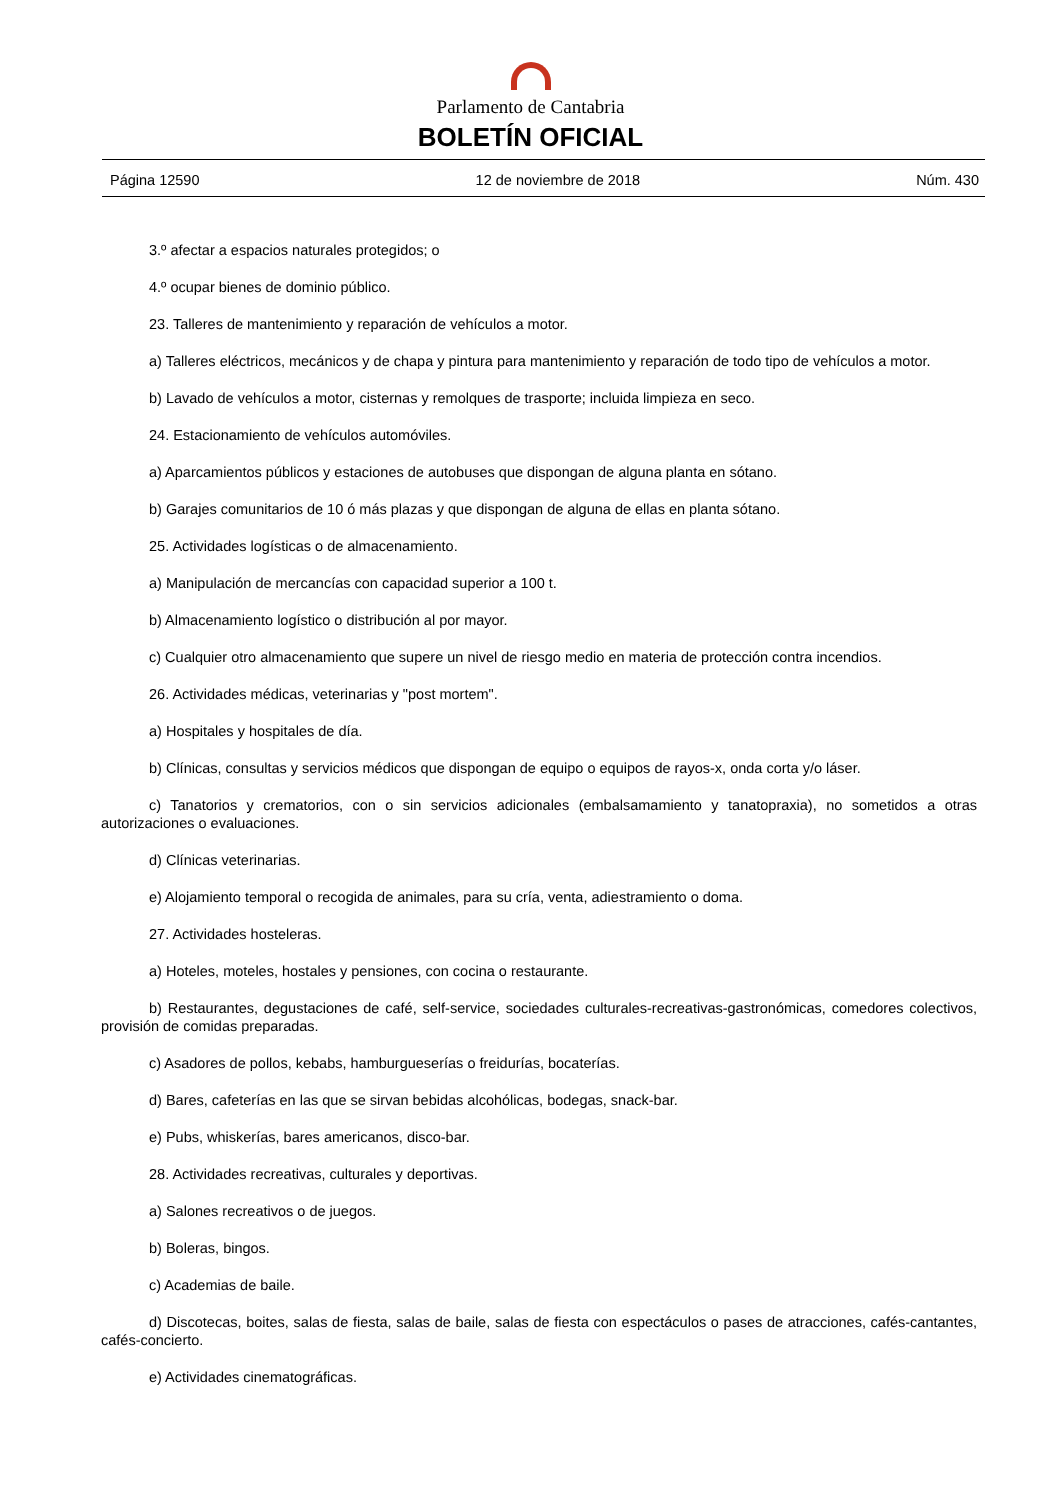Parlamento de Cantabria
BOLETÍN OFICIAL
Página 12590 12 de noviembre de 2018 Núm. 430
3.º afectar a espacios naturales protegidos; o
4.º ocupar bienes de dominio público.
23. Talleres de mantenimiento y reparación de vehículos a motor.
a) Talleres eléctricos, mecánicos y de chapa y pintura para mantenimiento y reparación de todo tipo de vehículos a motor.
b) Lavado de vehículos a motor, cisternas y remolques de trasporte; incluida limpieza en seco.
24. Estacionamiento de vehículos automóviles.
a) Aparcamientos públicos y estaciones de autobuses que dispongan de alguna planta en sótano.
b) Garajes comunitarios de 10 ó más plazas y que dispongan de alguna de ellas en planta sótano.
25. Actividades logísticas o de almacenamiento.
a) Manipulación de mercancías con capacidad superior a 100 t.
b) Almacenamiento logístico o distribución al por mayor.
c) Cualquier otro almacenamiento que supere un nivel de riesgo medio en materia de protección contra incendios.
26. Actividades médicas, veterinarias y "post mortem".
a) Hospitales y hospitales de día.
b) Clínicas, consultas y servicios médicos que dispongan de equipo o equipos de rayos-x, onda corta y/o láser.
c) Tanatorios y crematorios, con o sin servicios adicionales (embalsamamiento y tanatopraxia), no sometidos a otras autorizaciones o evaluaciones.
d) Clínicas veterinarias.
e) Alojamiento temporal o recogida de animales, para su cría, venta, adiestramiento o doma.
27. Actividades hosteleras.
a) Hoteles, moteles, hostales y pensiones, con cocina o restaurante.
b) Restaurantes, degustaciones de café, self-service, sociedades culturales-recreativas-gastronómicas, comedores colectivos, provisión de comidas preparadas.
c) Asadores de pollos, kebabs, hamburgueserías o freidurías, bocaterías.
d) Bares, cafeterías en las que se sirvan bebidas alcohólicas, bodegas, snack-bar.
e) Pubs, whiskerías, bares americanos, disco-bar.
28. Actividades recreativas, culturales y deportivas.
a) Salones recreativos o de juegos.
b) Boleras, bingos.
c) Academias de baile.
d) Discotecas, boites, salas de fiesta, salas de baile, salas de fiesta con espectáculos o pases de atracciones, cafés-cantantes, cafés-concierto.
e) Actividades cinematográficas.